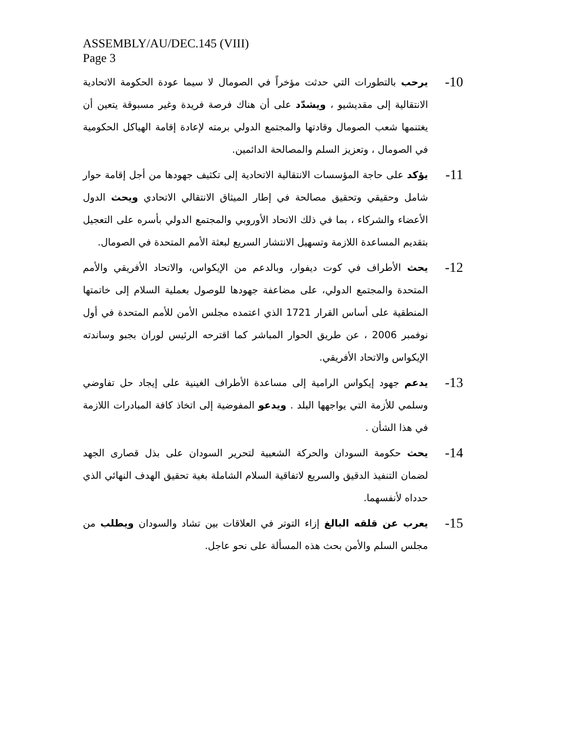ASSEMBLY/AU/DEC.145 (VIII)
Page 3
10-
يرحب بالتطورات التي حدثت مؤخراً في الصومال لا سيما عودة الحكومة الاتحادية الانتقالية إلى مقديشيو ، ويشدّد على أن هناك فرصة فريدة وغير مسبوقة يتعين أن يغتنمها شعب الصومال وقادتها والمجتمع الدولي برمته لإعادة إقامة الهياكل الحكومية في الصومال ، وتعزيز السلم والمصالحة الدائمين.
11-
يؤكد على حاجة المؤسسات الانتقالية الاتحادية إلى تكثيف جهودها من أجل إقامة حوار شامل وحقيقي وتحقيق مصالحة في إطار الميثاق الانتقالي الاتحادي ويحث الدول الأعضاء والشركاء ، بما في ذلك الاتحاد الأوروبي والمجتمع الدولي بأسره على التعجيل بتقديم المساعدة اللازمة وتسهيل الانتشار السريع لبعثة الأمم المتحدة في الصومال.
12-
يحث الأطراف في كوت ديفوار، وبالدعم من الإيكواس، والاتحاد الأفريقي والأمم المتحدة والمجتمع الدولي، على مضاعفة جهودها للوصول بعملية السلام إلى خاتمتها المنطقية على أساس القرار 1721 الذي اعتمده مجلس الأمن للأمم المتحدة في أول نوفمبر 2006 ، عن طريق الحوار المباشر كما اقترحه الرئيس لوران بجبو وساندته الإيكواس والاتحاد الأفريقي.
13-
يدعم جهود إيكواس الرامية إلى مساعدة الأطراف الغينية على إيجاد حل تفاوضي وسلمي للأزمة التي يواجهها البلد . ويدعو المفوضية إلى اتخاذ كافة المبادرات اللازمة في هذا الشأن .
14-
يحث حكومة السودان والحركة الشعبية لتحرير السودان على بذل قصارى الجهد لضمان التنفيذ الدقيق والسريع لاتفاقية السلام الشاملة بغية تحقيق الهدف النهائي الذي حدداه لأنفسهما.
15-
يعرب عن قلقه البالغ إزاء التوتر في العلاقات بين تشاد والسودان ويطلب من مجلس السلم والأمن بحث هذه المسألة على نحو عاجل.